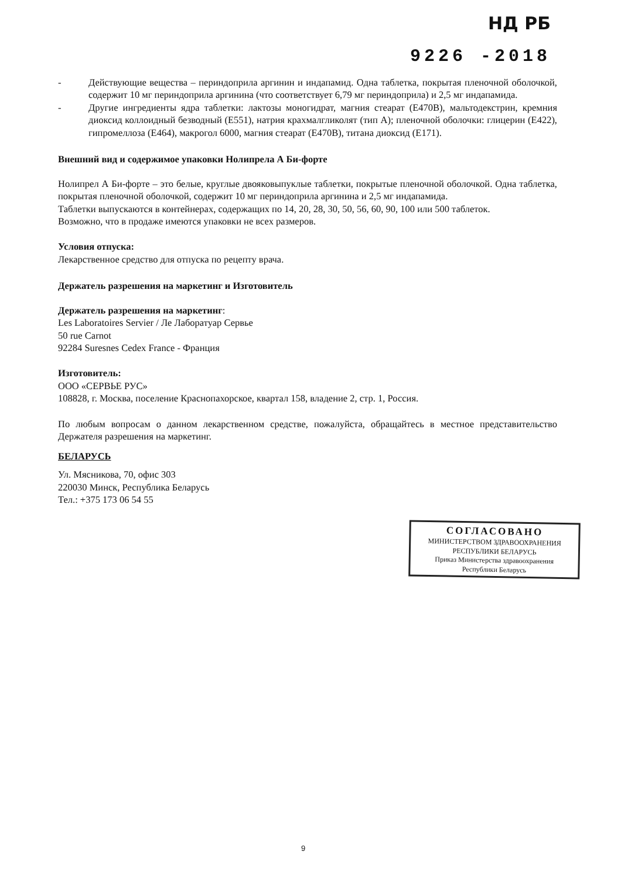НД РБ
9226 -2018
- Действующие вещества – периндоприла аргинин и индапамид. Одна таблетка, покрытая пленочной оболочкой, содержит 10 мг периндоприла аргинина (что соответствует 6,79 мг периндоприла) и 2,5 мг индапамида.
- Другие ингредиенты ядра таблетки: лактозы моногидрат, магния стеарат (E470B), мальтодекстрин, кремния диоксид коллоидный безводный (E551), натрия крахмалгликолят (тип А); пленочной оболочки: глицерин (E422), гипромеллоза (E464), макрогол 6000, магния стеарат (E470B), титана диоксид (E171).
Внешний вид и содержимое упаковки Нолипрела А Би-форте
Нолипрел А Би-форте – это белые, круглые двояковыпуклые таблетки, покрытые пленочной оболочкой. Одна таблетка, покрытая пленочной оболочкой, содержит 10 мг периндоприла аргинина и 2,5 мг индапамида.
Таблетки выпускаются в контейнерах, содержащих по 14, 20, 28, 30, 50, 56, 60, 90, 100 или 500 таблеток.
Возможно, что в продаже имеются упаковки не всех размеров.
Условия отпуска:
Лекарственное средство для отпуска по рецепту врача.
Держатель разрешения на маркетинг и Изготовитель
Держатель разрешения на маркетинг:
Les Laboratoires Servier / Ле Лаборатуар Сервье
50 rue Carnot
92284 Suresnes Cedex France - Франция
Изготовитель:
ООО «СЕРВЬЕ РУС»
108828, г. Москва, поселение Краснопахорское, квартал 158, владение 2, стр. 1, Россия.
По любым вопросам о данном лекарственном средстве, пожалуйста, обращайтесь в местное представительство Держателя разрешения на маркетинг.
БЕЛАРУСЬ
Ул. Мясникова, 70, офис 303
220030 Минск, Республика Беларусь
Тел.: +375 173 06 54 55
СОГЛАСОВАНО
МИНИСТЕРСТВОМ ЗДРАВООХРАНЕНИЯ
РЕСПУБЛИКИ БЕЛАРУСЬ
Приказ Министерства здравоохранения
Республики Беларусь
9